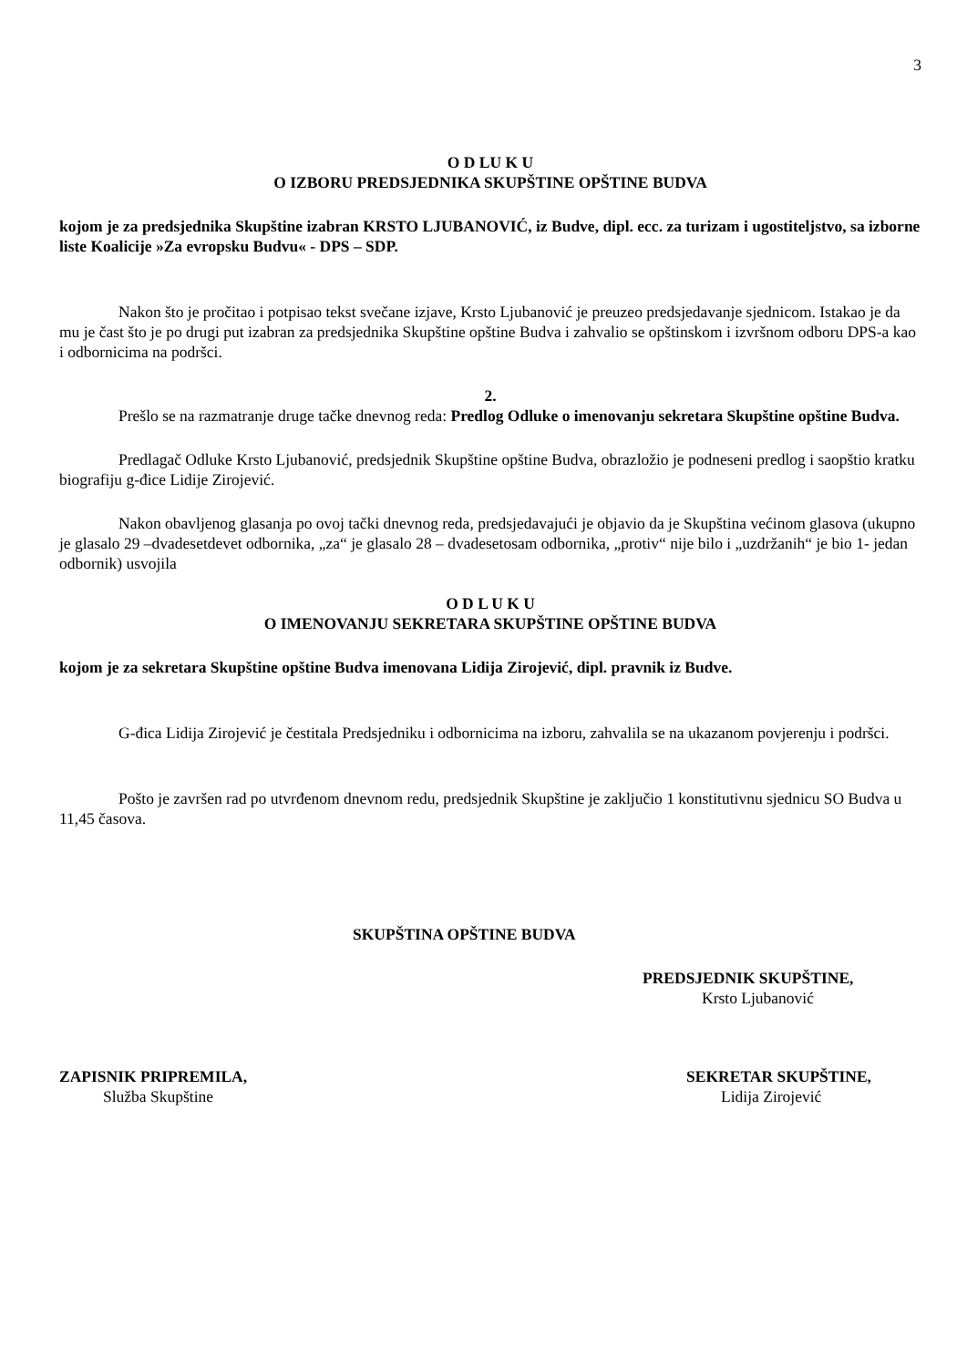3
O D LU K U
O IZBORU PREDSJEDNIKA SKUPŠTINE OPŠTINE BUDVA
kojom je za predsjednika Skupštine izabran KRSTO LJUBANOVIĆ, iz Budve, dipl. ecc. za turizam i ugostiteljstvo, sa izborne liste Koalicije »Za evropsku Budvu« - DPS – SDP.
Nakon što je pročitao i potpisao tekst svečane izjave, Krsto Ljubanović je preuzeo predsjedavanje sjednicom. Istakao je da mu je čast što je po drugi put izabran za predsjednika Skupštine opštine Budva i zahvalio se opštinskom i izvršnom odboru DPS-a kao i odbornicima na podršci.
2.
Prešlo se na razmatranje druge tačke dnevnog reda: Predlog Odluke o imenovanju sekretara Skupštine opštine Budva.
Predlagač Odluke Krsto Ljubanović, predsjednik Skupštine opštine Budva, obrazložio je podneseni predlog i saopštio kratku biografiju g-đice Lidije Zirojević.
Nakon obavljenog glasanja po ovoj tački dnevnog reda, predsjedavajući je objavio da je Skupština većinom glasova (ukupno je glasalo 29 –dvadesetdevet odbornika, „za“ je glasalo 28 – dvadesetosam odbornika, „protiv“ nije bilo i „uzdržanih“ je bio 1- jedan odbornik) usvojila
O D L U K U
O IMENOVANJU SEKRETARA SKUPŠTINE OPŠTINE BUDVA
kojom je za sekretara Skupštine opštine Budva imenovana Lidija Zirojević, dipl. pravnik iz Budve.
G-đica Lidija Zirojević je čestitala Predsjedniku i odbornicima na izboru, zahvalila se na ukazanom povjerenju i podršci.
Pošto je završen rad po utvrđenom dnevnom redu, predsjednik Skupštine je zaključio 1 konstitutivnu sjednicu SO Budva u 11,45 časova.
SKUPŠTINA OPŠTINE BUDVA
PREDSJEDNIK SKUPŠTINE,
Krsto Ljubanović
ZAPISNIK PRIPREMILA,
Služba Skupštine
SEKRETAR SKUPŠTINE,
Lidija Zirojević